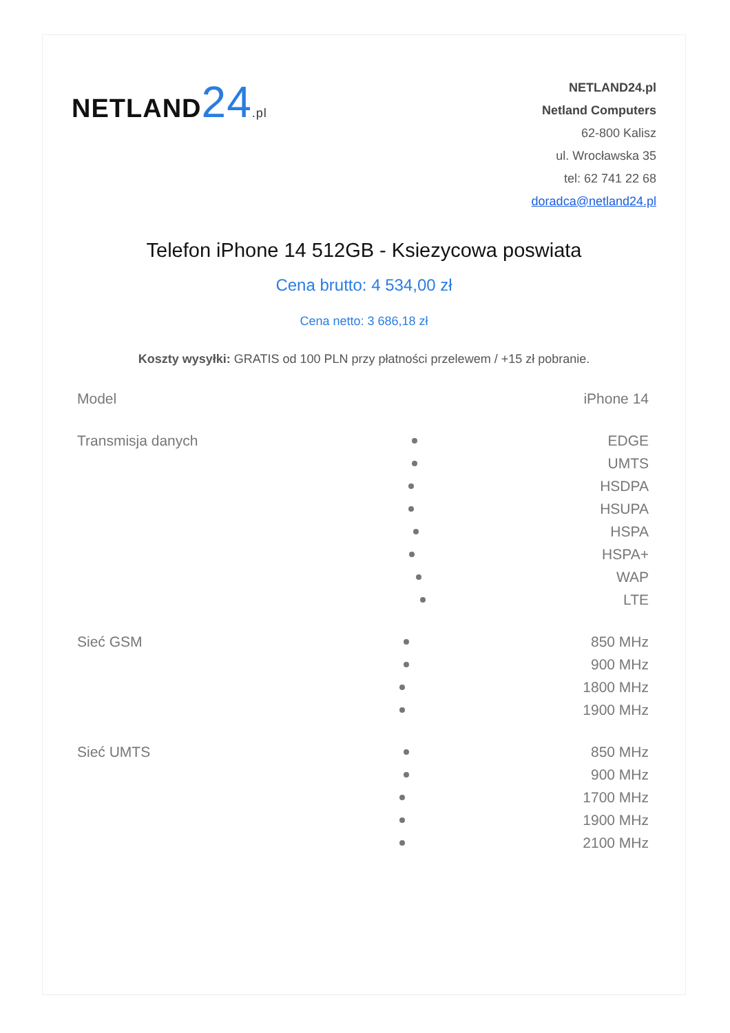NETLAND24.pl
NETLAND24.pl
Netland Computers
62-800 Kalisz
ul. Wrocławska 35
tel: 62 741 22 68
doradca@netland24.pl
Telefon iPhone 14 512GB - Ksiezycowa poswiata
Cena brutto: 4 534,00 zł
Cena netto: 3 686,18 zł
Koszty wysyłki: GRATIS od 100 PLN przy płatności przelewem / +15 zł pobranie.
| Model | iPhone 14 |
| Transmisja danych | EDGE UMTS HSDPA HSUPA HSPA HSPA+ WAP LTE |
| Sieć GSM | 850 MHz 900 MHz 1800 MHz 1900 MHz |
| Sieć UMTS | 850 MHz 900 MHz 1700 MHz 1900 MHz 2100 MHz |